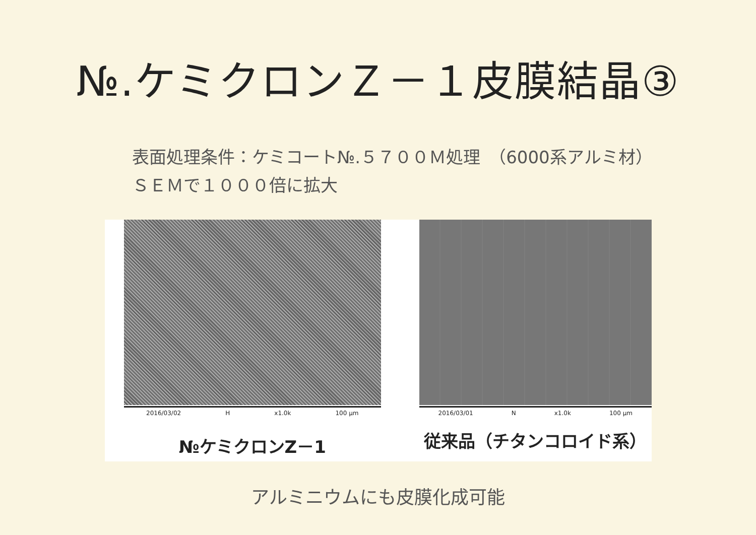№.ケミクロンＺ－１皮膜結晶③
表面処理条件：ケミコート№.５７００Ｍ処理　（6000系アルミ材）
ＳＥＭで１０００倍に拡大
2016/03/02 H x1.0k 100 µm
№ケミクロンZ－1
2016/03/01 N x1.0k 100 µm
従来品（チタンコロイド系）
アルミニウムにも皮膜化成可能